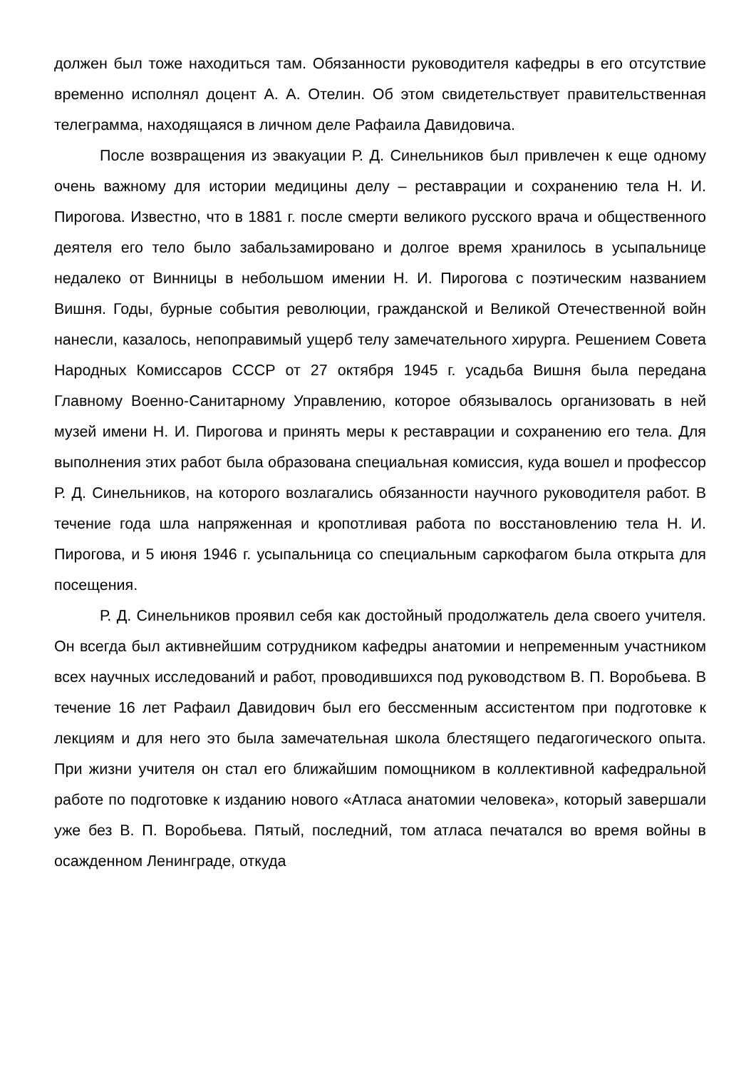должен был тоже находиться там. Обязанности руководителя кафедры в его отсутствие временно исполнял доцент А. А. Отелин. Об этом свидетельствует правительственная телеграмма, находящаяся в личном деле Рафаила Давидовича.
После возвращения из эвакуации Р. Д. Синельников был привлечен к еще одному очень важному для истории медицины делу – реставрации и сохранению тела Н. И. Пирогова. Известно, что в 1881 г. после смерти великого русского врача и общественного деятеля его тело было забальзамировано и долгое время хранилось в усыпальнице недалеко от Винницы в небольшом имении Н. И. Пирогова с поэтическим названием Вишня. Годы, бурные события революции, гражданской и Великой Отечественной войн нанесли, казалось, непоправимый ущерб телу замечательного хирурга. Решением Совета Народных Комиссаров СССР от 27 октября 1945 г. усадьба Вишня была передана Главному Военно-Санитарному Управлению, которое обязывалось организовать в ней музей имени Н. И. Пирогова и принять меры к реставрации и сохранению его тела. Для выполнения этих работ была образована специальная комиссия, куда вошел и профессор Р. Д. Синельников, на которого возлагались обязанности научного руководителя работ. В течение года шла напряженная и кропотливая работа по восстановлению тела Н. И. Пирогова, и 5 июня 1946 г. усыпальница со специальным саркофагом была открыта для посещения.
Р. Д. Синельников проявил себя как достойный продолжатель дела своего учителя. Он всегда был активнейшим сотрудником кафедры анатомии и непременным участником всех научных исследований и работ, проводившихся под руководством В. П. Воробьева. В течение 16 лет Рафаил Давидович был его бессменным ассистентом при подготовке к лекциям и для него это была замечательная школа блестящего педагогического опыта. При жизни учителя он стал его ближайшим помощником в коллективной кафедральной работе по подготовке к изданию нового «Атласа анатомии человека», который завершали уже без В. П. Воробьева. Пятый, последний, том атласа печатался во время войны в осажденном Ленинграде, откуда